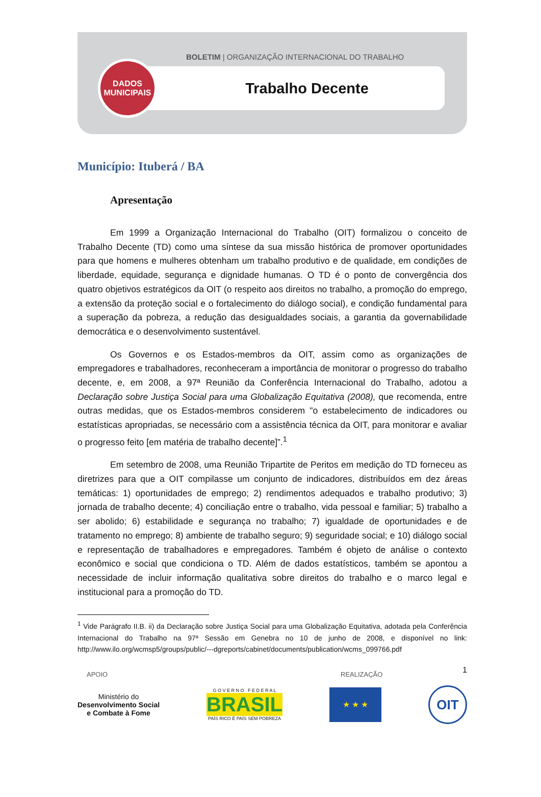BOLETIM | ORGANIZAÇÃO INTERNACIONAL DO TRABALHO
Trabalho Decente
DADOS
MUNICIPAIS
Município: Ituberá / BA
Apresentação
Em 1999 a Organização Internacional do Trabalho (OIT) formalizou o conceito de Trabalho Decente (TD) como uma síntese da sua missão histórica de promover oportunidades para que homens e mulheres obtenham um trabalho produtivo e de qualidade, em condições de liberdade, equidade, segurança e dignidade humanas. O TD é o ponto de convergência dos quatro objetivos estratégicos da OIT (o respeito aos direitos no trabalho, a promoção do emprego, a extensão da proteção social e o fortalecimento do diálogo social), e condição fundamental para a superação da pobreza, a redução das desigualdades sociais, a garantia da governabilidade democrática e o desenvolvimento sustentável.
Os Governos e os Estados-membros da OIT, assim como as organizações de empregadores e trabalhadores, reconheceram a importância de monitorar o progresso do trabalho decente, e, em 2008, a 97ª Reunião da Conferência Internacional do Trabalho, adotou a Declaração sobre Justiça Social para uma Globalização Equitativa (2008), que recomenda, entre outras medidas, que os Estados-membros considerem "o estabelecimento de indicadores ou estatísticas apropriadas, se necessário com a assistência técnica da OIT, para monitorar e avaliar o progresso feito [em matéria de trabalho decente]”.<sup>1</sup>
Em setembro de 2008, uma Reunião Tripartite de Peritos em medição do TD forneceu as diretrizes para que a OIT compilasse um conjunto de indicadores, distribuídos em dez áreas temáticas: 1) oportunidades de emprego; 2) rendimentos adequados e trabalho produtivo; 3) jornada de trabalho decente; 4) conciliação entre o trabalho, vida pessoal e familiar; 5) trabalho a ser abolido; 6) estabilidade e segurança no trabalho; 7) igualdade de oportunidades e de tratamento no emprego; 8) ambiente de trabalho seguro; 9) seguridade social; e 10) diálogo social e representação de trabalhadores e empregadores. Também é objeto de análise o contexto econômico e social que condiciona o TD. Além de dados estatísticos, também se apontou a necessidade de incluir informação qualitativa sobre direitos do trabalho e o marco legal e institucional para a promoção do TD.
<sup>1</sup> Vide Parágrafo II.B. ii) da Declaração sobre Justiça Social para uma Globalização Equitativa, adotada pela Conferência Internacional do Trabalho na 97ª Sessão em Genebra no 10 de junho de 2008, e disponível no link: http://www.ilo.org/wcmsp5/groups/public/---dgreports/cabinet/documents/publication/wcms_099766.pdf
1
APOIO REALIZAÇÃO
Ministério do
Desenvolvimento Social
e Combate à Fome
G O V E R N O F E D E R A L
BRASIL
PAÍS RICO É PAÍS SEM POBREZA
★ ★ ★
OIT